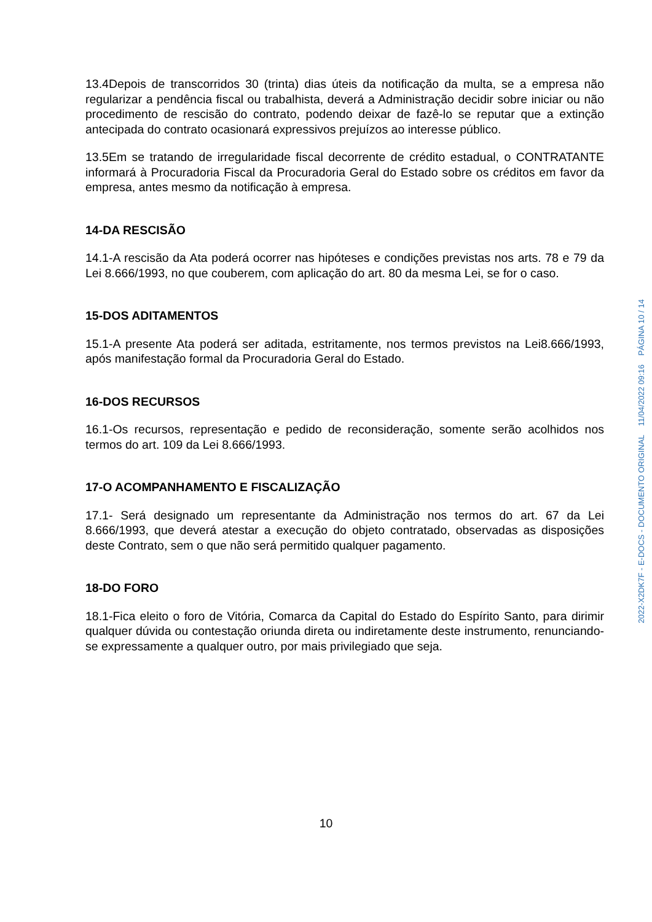13.4Depois de transcorridos 30 (trinta) dias úteis da notificação da multa, se a empresa não regularizar a pendência fiscal ou trabalhista, deverá a Administração decidir sobre iniciar ou não procedimento de rescisão do contrato, podendo deixar de fazê-lo se reputar que a extinção antecipada do contrato ocasionará expressivos prejuízos ao interesse público.
13.5Em se tratando de irregularidade fiscal decorrente de crédito estadual, o CONTRATANTE informará à Procuradoria Fiscal da Procuradoria Geral do Estado sobre os créditos em favor da empresa, antes mesmo da notificação à empresa.
14-DA RESCISÃO
14.1-A rescisão da Ata poderá ocorrer nas hipóteses e condições previstas nos arts. 78 e 79 da Lei 8.666/1993, no que couberem, com aplicação do art. 80 da mesma Lei, se for o caso.
15-DOS ADITAMENTOS
15.1-A presente Ata poderá ser aditada, estritamente, nos termos previstos na Lei8.666/1993, após manifestação formal da Procuradoria Geral do Estado.
16-DOS RECURSOS
16.1-Os recursos, representação e pedido de reconsideração, somente serão acolhidos nos termos do art. 109 da Lei 8.666/1993.
17-O ACOMPANHAMENTO E FISCALIZAÇÃO
17.1- Será designado um representante da Administração nos termos do art. 67 da Lei 8.666/1993, que deverá atestar a execução do objeto contratado, observadas as disposições deste Contrato, sem o que não será permitido qualquer pagamento.
18-DO FORO
18.1-Fica eleito o foro de Vitória, Comarca da Capital do Estado do Espírito Santo, para dirimir qualquer dúvida ou contestação oriunda direta ou indiretamente deste instrumento, renunciando-se expressamente a qualquer outro, por mais privilegiado que seja.
10
2022-X2DK7F - E-DOCS - DOCUMENTO ORIGINAL 11/04/2022 09:16 PÁGINA 10 / 14